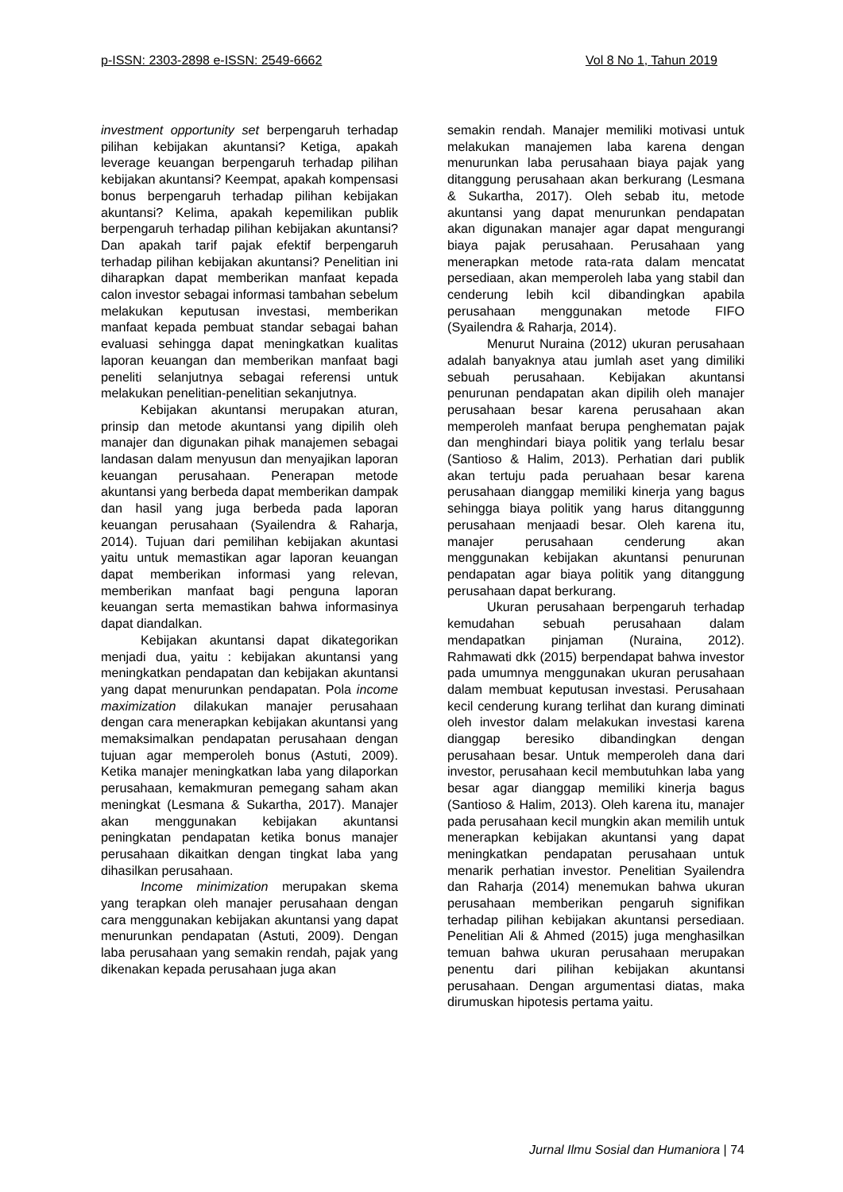p-ISSN: 2303-2898 e-ISSN: 2549-6662 Vol 8 No 1, Tahun 2019
investment opportunity set berpengaruh terhadap pilihan kebijakan akuntansi? Ketiga, apakah leverage keuangan berpengaruh terhadap pilihan kebijakan akuntansi? Keempat, apakah kompensasi bonus berpengaruh terhadap pilihan kebijakan akuntansi? Kelima, apakah kepemilikan publik berpengaruh terhadap pilihan kebijakan akuntansi? Dan apakah tarif pajak efektif berpengaruh terhadap pilihan kebijakan akuntansi? Penelitian ini diharapkan dapat memberikan manfaat kepada calon investor sebagai informasi tambahan sebelum melakukan keputusan investasi, memberikan manfaat kepada pembuat standar sebagai bahan evaluasi sehingga dapat meningkatkan kualitas laporan keuangan dan memberikan manfaat bagi peneliti selanjutnya sebagai referensi untuk melakukan penelitian-penelitian sekanjutnya.
Kebijakan akuntansi merupakan aturan, prinsip dan metode akuntansi yang dipilih oleh manajer dan digunakan pihak manajemen sebagai landasan dalam menyusun dan menyajikan laporan keuangan perusahaan. Penerapan metode akuntansi yang berbeda dapat memberikan dampak dan hasil yang juga berbeda pada laporan keuangan perusahaan (Syailendra & Raharja, 2014). Tujuan dari pemilihan kebijakan akuntasi yaitu untuk memastikan agar laporan keuangan dapat memberikan informasi yang relevan, memberikan manfaat bagi penguna laporan keuangan serta memastikan bahwa informasinya dapat diandalkan.
Kebijakan akuntansi dapat dikategorikan menjadi dua, yaitu : kebijakan akuntansi yang meningkatkan pendapatan dan kebijakan akuntansi yang dapat menurunkan pendapatan. Pola income maximization dilakukan manajer perusahaan dengan cara menerapkan kebijakan akuntansi yang memaksimalkan pendapatan perusahaan dengan tujuan agar memperoleh bonus (Astuti, 2009). Ketika manajer meningkatkan laba yang dilaporkan perusahaan, kemakmuran pemegang saham akan meningkat (Lesmana & Sukartha, 2017). Manajer akan menggunakan kebijakan akuntansi peningkatan pendapatan ketika bonus manajer perusahaan dikaitkan dengan tingkat laba yang dihasilkan perusahaan.
Income minimization merupakan skema yang terapkan oleh manajer perusahaan dengan cara menggunakan kebijakan akuntansi yang dapat menurunkan pendapatan (Astuti, 2009). Dengan laba perusahaan yang semakin rendah, pajak yang dikenakan kepada perusahaan juga akan
semakin rendah. Manajer memiliki motivasi untuk melakukan manajemen laba karena dengan menurunkan laba perusahaan biaya pajak yang ditanggung perusahaan akan berkurang (Lesmana & Sukartha, 2017). Oleh sebab itu, metode akuntansi yang dapat menurunkan pendapatan akan digunakan manajer agar dapat mengurangi biaya pajak perusahaan. Perusahaan yang menerapkan metode rata-rata dalam mencatat persediaan, akan memperoleh laba yang stabil dan cenderung lebih kcil dibandingkan apabila perusahaan menggunakan metode FIFO (Syailendra & Raharja, 2014).
Menurut Nuraina (2012) ukuran perusahaan adalah banyaknya atau jumlah aset yang dimiliki sebuah perusahaan. Kebijakan akuntansi penurunan pendapatan akan dipilih oleh manajer perusahaan besar karena perusahaan akan memperoleh manfaat berupa penghematan pajak dan menghindari biaya politik yang terlalu besar (Santioso & Halim, 2013). Perhatian dari publik akan tertuju pada peruahaan besar karena perusahaan dianggap memiliki kinerja yang bagus sehingga biaya politik yang harus ditanggunng perusahaan menjaadi besar. Oleh karena itu, manajer perusahaan cenderung akan menggunakan kebijakan akuntansi penurunan pendapatan agar biaya politik yang ditanggung perusahaan dapat berkurang.
Ukuran perusahaan berpengaruh terhadap kemudahan sebuah perusahaan dalam mendapatkan pinjaman (Nuraina, 2012). Rahmawati dkk (2015) berpendapat bahwa investor pada umumnya menggunakan ukuran perusahaan dalam membuat keputusan investasi. Perusahaan kecil cenderung kurang terlihat dan kurang diminati oleh investor dalam melakukan investasi karena dianggap beresiko dibandingkan dengan perusahaan besar. Untuk memperoleh dana dari investor, perusahaan kecil membutuhkan laba yang besar agar dianggap memiliki kinerja bagus (Santioso & Halim, 2013). Oleh karena itu, manajer pada perusahaan kecil mungkin akan memilih untuk menerapkan kebijakan akuntansi yang dapat meningkatkan pendapatan perusahaan untuk menarik perhatian investor. Penelitian Syailendra dan Raharja (2014) menemukan bahwa ukuran perusahaan memberikan pengaruh signifikan terhadap pilihan kebijakan akuntansi persediaan. Penelitian Ali & Ahmed (2015) juga menghasilkan temuan bahwa ukuran perusahaan merupakan penentu dari pilihan kebijakan akuntansi perusahaan. Dengan argumentasi diatas, maka dirumuskan hipotesis pertama yaitu.
Jurnal Ilmu Sosial dan Humaniora | 74